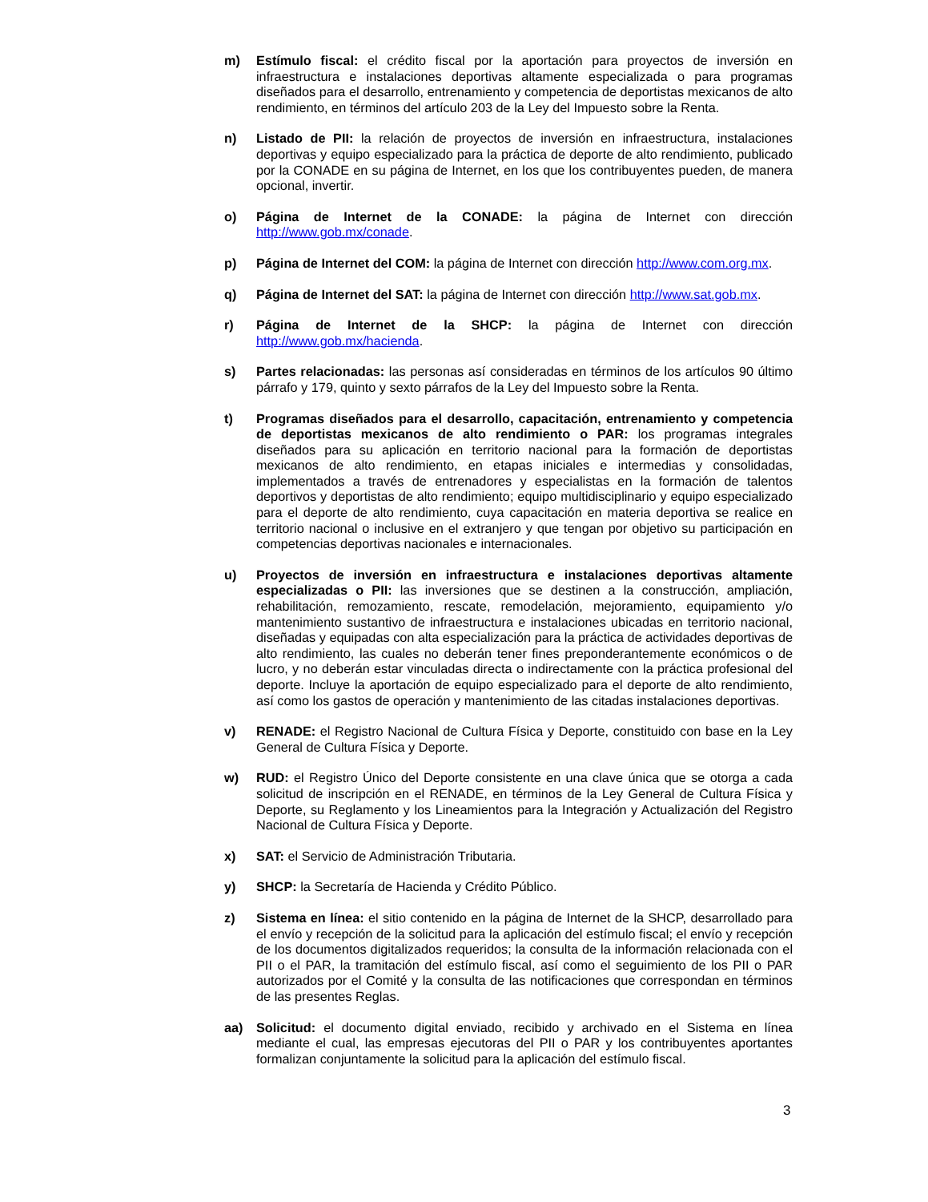m) Estímulo fiscal: el crédito fiscal por la aportación para proyectos de inversión en infraestructura e instalaciones deportivas altamente especializada o para programas diseñados para el desarrollo, entrenamiento y competencia de deportistas mexicanos de alto rendimiento, en términos del artículo 203 de la Ley del Impuesto sobre la Renta.
n) Listado de PII: la relación de proyectos de inversión en infraestructura, instalaciones deportivas y equipo especializado para la práctica de deporte de alto rendimiento, publicado por la CONADE en su página de Internet, en los que los contribuyentes pueden, de manera opcional, invertir.
o) Página de Internet de la CONADE: la página de Internet con dirección http://www.gob.mx/conade.
p) Página de Internet del COM: la página de Internet con dirección http://www.com.org.mx.
q) Página de Internet del SAT: la página de Internet con dirección http://www.sat.gob.mx.
r) Página de Internet de la SHCP: la página de Internet con dirección http://www.gob.mx/hacienda.
s) Partes relacionadas: las personas así consideradas en términos de los artículos 90 último párrafo y 179, quinto y sexto párrafos de la Ley del Impuesto sobre la Renta.
t) Programas diseñados para el desarrollo, capacitación, entrenamiento y competencia de deportistas mexicanos de alto rendimiento o PAR: los programas integrales diseñados para su aplicación en territorio nacional para la formación de deportistas mexicanos de alto rendimiento, en etapas iniciales e intermedias y consolidadas, implementados a través de entrenadores y especialistas en la formación de talentos deportivos y deportistas de alto rendimiento; equipo multidisciplinario y equipo especializado para el deporte de alto rendimiento, cuya capacitación en materia deportiva se realice en territorio nacional o inclusive en el extranjero y que tengan por objetivo su participación en competencias deportivas nacionales e internacionales.
u) Proyectos de inversión en infraestructura e instalaciones deportivas altamente especializadas o PII: las inversiones que se destinen a la construcción, ampliación, rehabilitación, remozamiento, rescate, remodelación, mejoramiento, equipamiento y/o mantenimiento sustantivo de infraestructura e instalaciones ubicadas en territorio nacional, diseñadas y equipadas con alta especialización para la práctica de actividades deportivas de alto rendimiento, las cuales no deberán tener fines preponderantemente económicos o de lucro, y no deberán estar vinculadas directa o indirectamente con la práctica profesional del deporte. Incluye la aportación de equipo especializado para el deporte de alto rendimiento, así como los gastos de operación y mantenimiento de las citadas instalaciones deportivas.
v) RENADE: el Registro Nacional de Cultura Física y Deporte, constituido con base en la Ley General de Cultura Física y Deporte.
w) RUD: el Registro Único del Deporte consistente en una clave única que se otorga a cada solicitud de inscripción en el RENADE, en términos de la Ley General de Cultura Física y Deporte, su Reglamento y los Lineamientos para la Integración y Actualización del Registro Nacional de Cultura Física y Deporte.
x) SAT: el Servicio de Administración Tributaria.
y) SHCP: la Secretaría de Hacienda y Crédito Público.
z) Sistema en línea: el sitio contenido en la página de Internet de la SHCP, desarrollado para el envío y recepción de la solicitud para la aplicación del estímulo fiscal; el envío y recepción de los documentos digitalizados requeridos; la consulta de la información relacionada con el PII o el PAR, la tramitación del estímulo fiscal, así como el seguimiento de los PII o PAR autorizados por el Comité y la consulta de las notificaciones que correspondan en términos de las presentes Reglas.
aa) Solicitud: el documento digital enviado, recibido y archivado en el Sistema en línea mediante el cual, las empresas ejecutoras del PII o PAR y los contribuyentes aportantes formalizan conjuntamente la solicitud para la aplicación del estímulo fiscal.
3